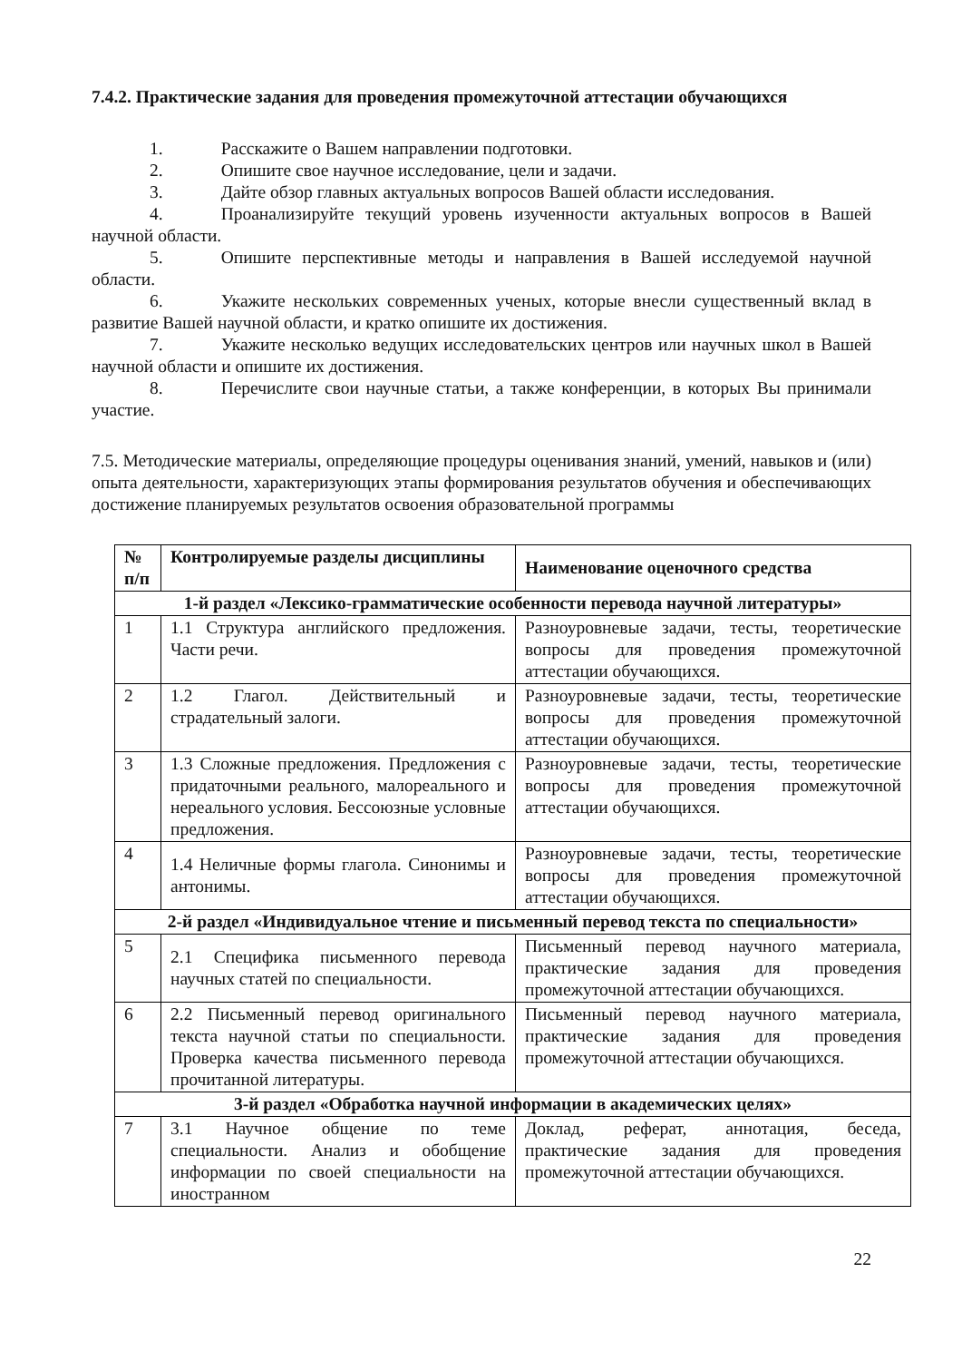7.4.2. Практические задания для проведения промежуточной аттестации обучающихся
1. Расскажите о Вашем направлении подготовки.
2. Опишите свое научное исследование, цели и задачи.
3. Дайте обзор главных актуальных вопросов Вашей области исследования.
4. Проанализируйте текущий уровень изученности актуальных вопросов в Вашей научной области.
5. Опишите перспективные методы и направления в Вашей исследуемой научной области.
6. Укажите нескольких современных ученых, которые внесли существенный вклад в развитие Вашей научной области, и кратко опишите их достижения.
7. Укажите несколько ведущих исследовательских центров или научных школ в Вашей научной области и опишите их достижения.
8. Перечислите свои научные статьи, а также конференции, в которых Вы принимали участие.
7.5. Методические материалы, определяющие процедуры оценивания знаний, умений, навыков и (или) опыта деятельности, характеризующих этапы формирования результатов обучения и обеспечивающих достижение планируемых результатов освоения образовательной программы
| № п/п | Контролируемые разделы дисциплины | Наименование оценочного средства |
| --- | --- | --- |
| 1-й раздел «Лексико-грамматические особенности перевода научной литературы» | | |
| 1 | 1.1 Структура английского предложения. Части речи. | Разноуровневые задачи, тесты, теоретические вопросы для проведения промежуточной аттестации обучающихся. |
| 2 | 1.2 Глагол. Действительный и страдательный залоги. | Разноуровневые задачи, тесты, теоретические вопросы для проведения промежуточной аттестации обучающихся. |
| 3 | 1.3 Сложные предложения. Предложения с придаточными реального, малореального и нереального условия. Бессоюзные условные предложения. | Разноуровневые задачи, тесты, теоретические вопросы для проведения промежуточной аттестации обучающихся. |
| 4 | 1.4 Неличные формы глагола. Синонимы и антонимы. | Разноуровневые задачи, тесты, теоретические вопросы для проведения промежуточной аттестации обучающихся. |
| 2-й раздел «Индивидуальное чтение и письменный перевод текста по специальности» | | |
| 5 | 2.1 Специфика письменного перевода научных статей по специальности. | Письменный перевод научного материала, практические задания для проведения промежуточной аттестации обучающихся. |
| 6 | 2.2 Письменный перевод оригинального текста научной статьи по специальности. Проверка качества письменного перевода прочитанной литературы. | Письменный перевод научного материала, практические задания для проведения промежуточной аттестации обучающихся. |
| 3-й раздел «Обработка научной информации в академических целях» | | |
| 7 | 3.1 Научное общение по теме специальности. Анализ и обобщение информации по своей специальности на иностранном | Доклад, реферат, аннотация, беседа, практические задания для проведения промежуточной аттестации обучающихся. |
22